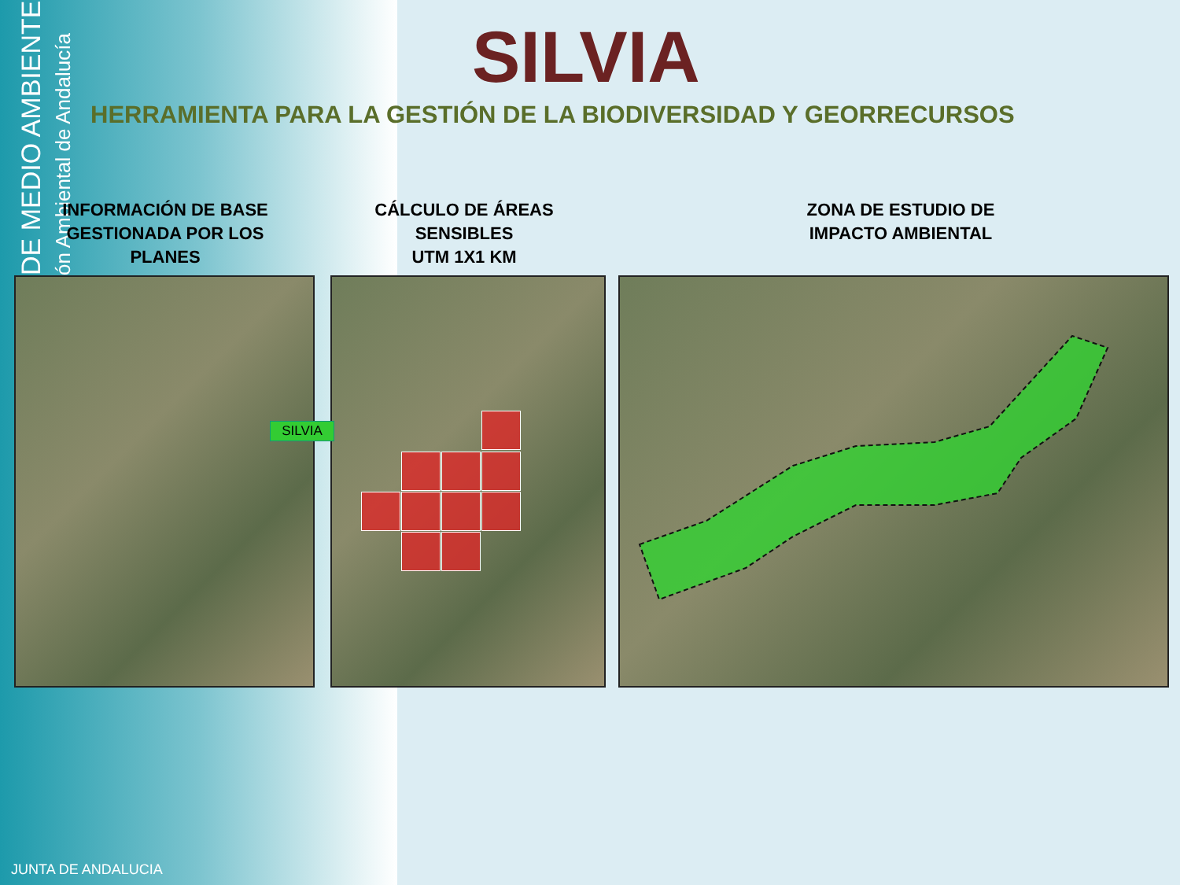DE MEDIO AMBIENTE ón Ambiental de Andalucía
SILVIA
HERRAMIENTA PARA LA GESTIÓN DE LA BIODIVERSIDAD Y GEORRECURSOS
INFORMACIÓN DE BASE
GESTIONADA POR LOS PLANES
CÁLCULO DE ÁREAS
SENSIBLES
UTM 1X1 KM
ZONA DE ESTUDIO DE
IMPACTO AMBIENTAL
SILVIA
JUNTA DE ANDALUCIA